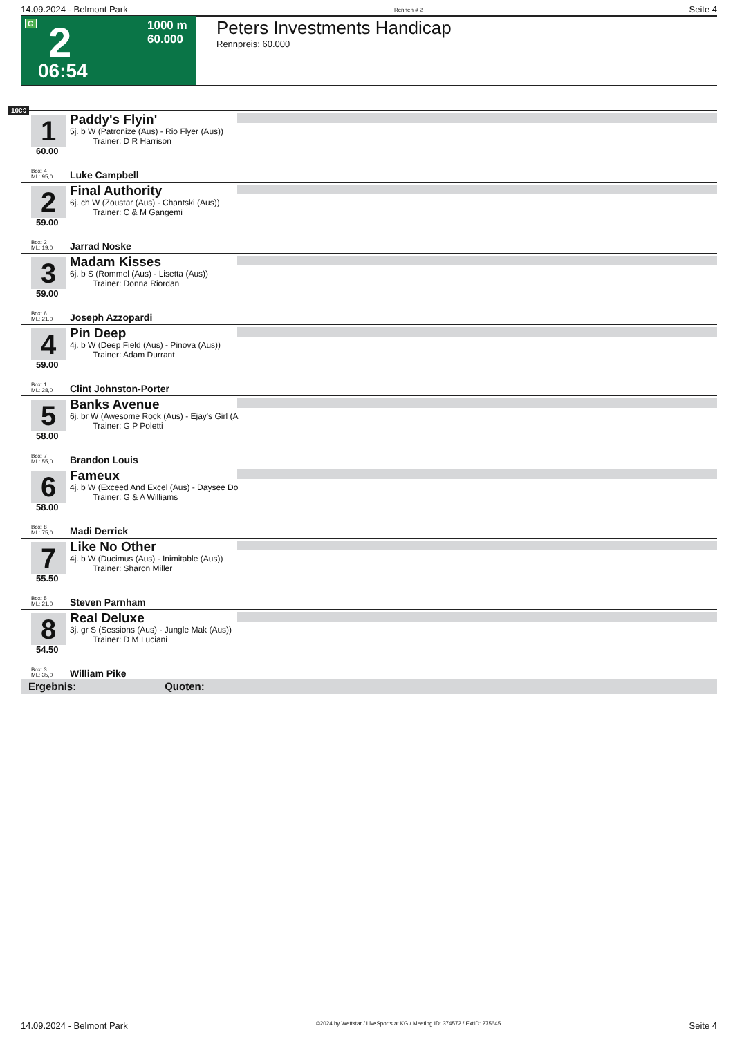14.09.2024 - Belmont Park Rennen # 2 Seite 4
G 2 1000 m
60.000
06:54
Peters Investments Handicap
Rennpreis: 60.000
1000
1
Paddy's Flyin'
5j. b W (Patronize (Aus) - Rio Flyer (Aus))
Trainer: D R Harrison
60.00
Box: 4
ML: 95,0
Luke Campbell
2
Final Authority
6j. ch W (Zoustar (Aus) - Chantski (Aus))
Trainer: C & M Gangemi
59.00
Box: 2
ML: 19,0
Jarrad Noske
3
Madam Kisses
6j. b S (Rommel (Aus) - Lisetta (Aus))
Trainer: Donna Riordan
59.00
Box: 6
ML: 21,0
Joseph Azzopardi
4
Pin Deep
4j. b W (Deep Field (Aus) - Pinova (Aus))
Trainer: Adam Durrant
59.00
Box: 1
ML: 28,0
Clint Johnston-Porter
5
Banks Avenue
6j. br W (Awesome Rock (Aus) - Ejay's Girl (A
Trainer: G P Poletti
58.00
Box: 7
ML: 55,0
Brandon Louis
6
Fameux
4j. b W (Exceed And Excel (Aus) - Daysee Do
Trainer: G & A Williams
58.00
Box: 8
ML: 75,0
Madi Derrick
7
Like No Other
4j. b W (Ducimus (Aus) - Inimitable (Aus))
Trainer: Sharon Miller
55.50
Box: 5
ML: 21,0
Steven Parnham
8
Real Deluxe
3j. gr S (Sessions (Aus) - Jungle Mak (Aus))
Trainer: D M Luciani
54.50
Box: 3
ML: 35,0
William Pike
Ergebnis: Quoten:
14.09.2024 - Belmont Park ©2024 by Wettstar / LiveSports.at KG / Meeting ID: 374572 / ExtID: 275645 Seite 4